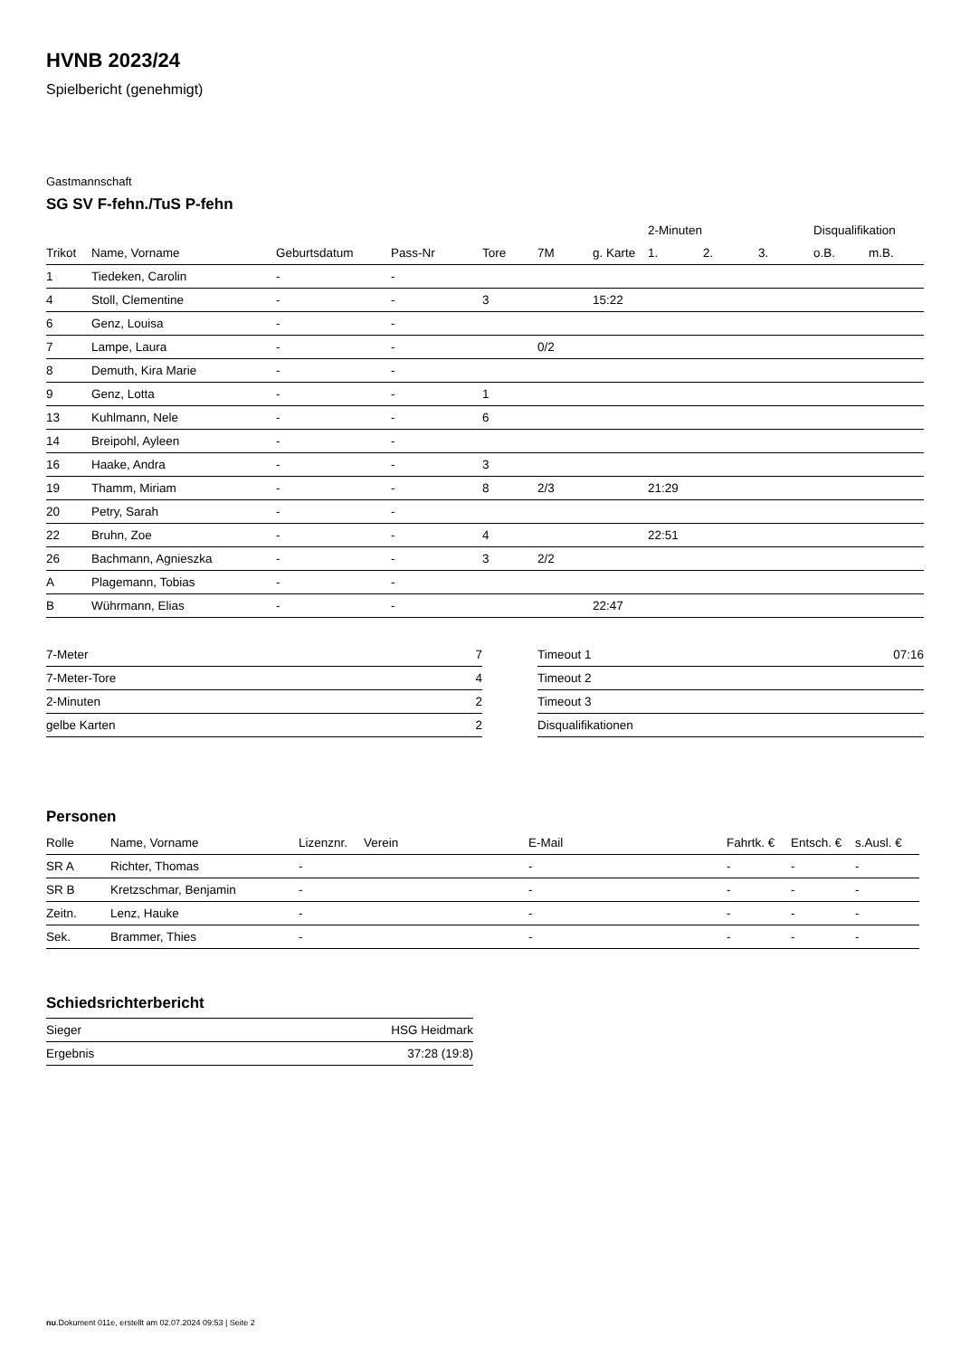HVNB 2023/24
Spielbericht (genehmigt)
Gastmannschaft
SG SV F-fehn./TuS P-fehn
| | | | | | | | 2-Minuten | | | Disqualifikation | |
| --- | --- | --- | --- | --- | --- | --- | --- | --- | --- | --- | --- |
| Trikot | Name, Vorname | Geburtsdatum | Pass-Nr | Tore | 7M | g. Karte | 1. | 2. | 3. | o.B. | m.B. |
| 1 | Tiedeken, Carolin | - | - | | | | | | | | |
| 4 | Stoll, Clementine | - | - | 3 | | 15:22 | | | | | |
| 6 | Genz, Louisa | - | - | | | | | | | | |
| 7 | Lampe, Laura | - | - | | 0/2 | | | | | | |
| 8 | Demuth, Kira Marie | - | - | | | | | | | | |
| 9 | Genz, Lotta | - | - | 1 | | | | | | | |
| 13 | Kuhlmann, Nele | - | - | 6 | | | | | | | |
| 14 | Breipohl, Ayleen | - | - | | | | | | | | |
| 16 | Haake, Andra | - | - | 3 | | | | | | | |
| 19 | Thamm, Miriam | - | - | 8 | 2/3 | | 21:29 | | | | |
| 20 | Petry, Sarah | - | - | | | | | | | | |
| 22 | Bruhn, Zoe | - | - | 4 | | | 22:51 | | | | |
| 26 | Bachmann, Agnieszka | - | - | 3 | 2/2 | | | | | | |
| A | Plagemann, Tobias | - | - | | | | | | | | |
| B | Wührmann, Elias | - | - | | | 22:47 | | | | | |
| 7-Meter | 7 |
| 7-Meter-Tore | 4 |
| 2-Minuten | 2 |
| gelbe Karten | 2 |
| Timeout 1 | 07:16 |
| Timeout 2 | |
| Timeout 3 | |
| Disqualifikationen | |
Personen
| Rolle | Name, Vorname | Lizenznr. | Verein | E-Mail | Fahrtk. € | Entsch. € | s.Ausl. € |
| --- | --- | --- | --- | --- | --- | --- | --- |
| SR A | Richter, Thomas | - | | - | - | - | - |
| SR B | Kretzschmar, Benjamin | - | | - | - | - | - |
| Zeitn. | Lenz, Hauke | - | | - | - | - | - |
| Sek. | Brammer, Thies | - | | - | - | - | - |
Schiedsrichterbericht
| Sieger | HSG Heidmark |
| Ergebnis | 37:28 (19:8) |
nu.Dokument 011e, erstellt am 02.07.2024 09:53 | Seite 2